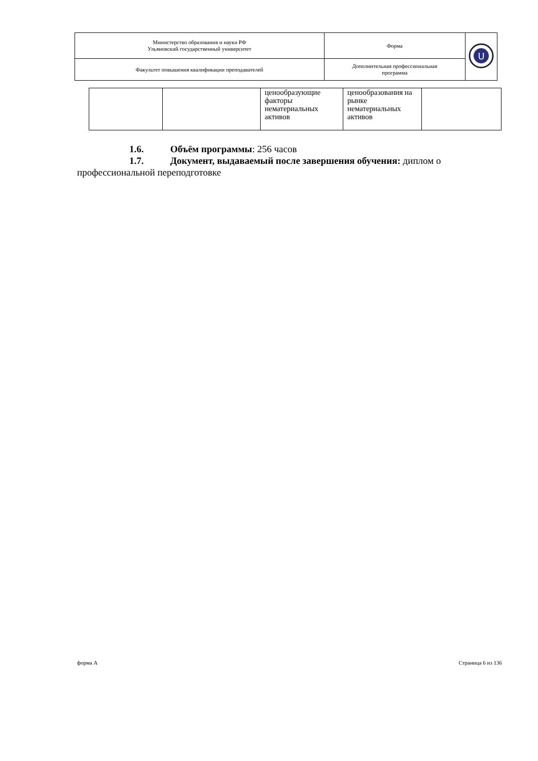| Министерство образования и науки РФ Ульяновский государственный университет | Форма | U |
| Факультет повышения квалификации преподавателей | Дополнительная профессиональная программа | |
| | | ценообразующие факторы нематериальных активов | ценообразования на рынке нематериальных активов | |
1.6. Объём программы: 256 часов
1.7. Документ, выдаваемый после завершения обучения: диплом о
профессиональной переподготовке
форма А Страница 6 из 136